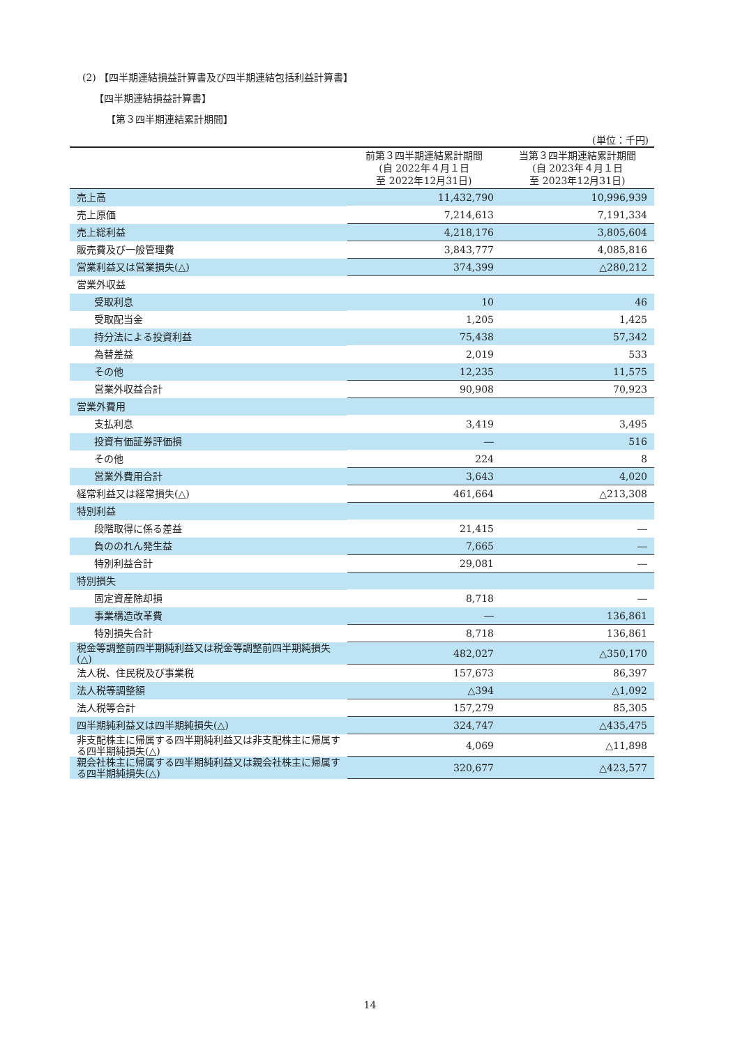(2) 【四半期連結損益計算書及び四半期連結包括利益計算書】
【四半期連結損益計算書】
【第３四半期連結累計期間】
(単位：千円)
| | 前第３四半期連結累計期間 (自 2022年４月１日 至 2022年12月31日) | 当第３四半期連結累計期間 (自 2023年４月１日 至 2023年12月31日) |
| --- | --- | --- |
| 売上高 | 11,432,790 | 10,996,939 |
| 売上原価 | 7,214,613 | 7,191,334 |
| 売上総利益 | 4,218,176 | 3,805,604 |
| 販売費及び一般管理費 | 3,843,777 | 4,085,816 |
| 営業利益又は営業損失(△) | 374,399 | △280,212 |
| 営業外収益 | | |
| 受取利息 | 10 | 46 |
| 受取配当金 | 1,205 | 1,425 |
| 持分法による投資利益 | 75,438 | 57,342 |
| 為替差益 | 2,019 | 533 |
| その他 | 12,235 | 11,575 |
| 営業外収益合計 | 90,908 | 70,923 |
| 営業外費用 | | |
| 支払利息 | 3,419 | 3,495 |
| 投資有価証券評価損 | ― | 516 |
| その他 | 224 | 8 |
| 営業外費用合計 | 3,643 | 4,020 |
| 経常利益又は経常損失(△) | 461,664 | △213,308 |
| 特別利益 | | |
| 段階取得に係る差益 | 21,415 | ― |
| 負ののれん発生益 | 7,665 | ― |
| 特別利益合計 | 29,081 | ― |
| 特別損失 | | |
| 固定資産除却損 | 8,718 | ― |
| 事業構造改革費 | ― | 136,861 |
| 特別損失合計 | 8,718 | 136,861 |
| 税金等調整前四半期純利益又は税金等調整前四半期純損失(△) | 482,027 | △350,170 |
| 法人税、住民税及び事業税 | 157,673 | 86,397 |
| 法人税等調整額 | △394 | △1,092 |
| 法人税等合計 | 157,279 | 85,305 |
| 四半期純利益又は四半期純損失(△) | 324,747 | △435,475 |
| 非支配株主に帰属する四半期純利益又は非支配株主に帰属する四半期純損失(△) | 4,069 | △11,898 |
| 親会社株主に帰属する四半期純利益又は親会社株主に帰属する四半期純損失(△) | 320,677 | △423,577 |
14